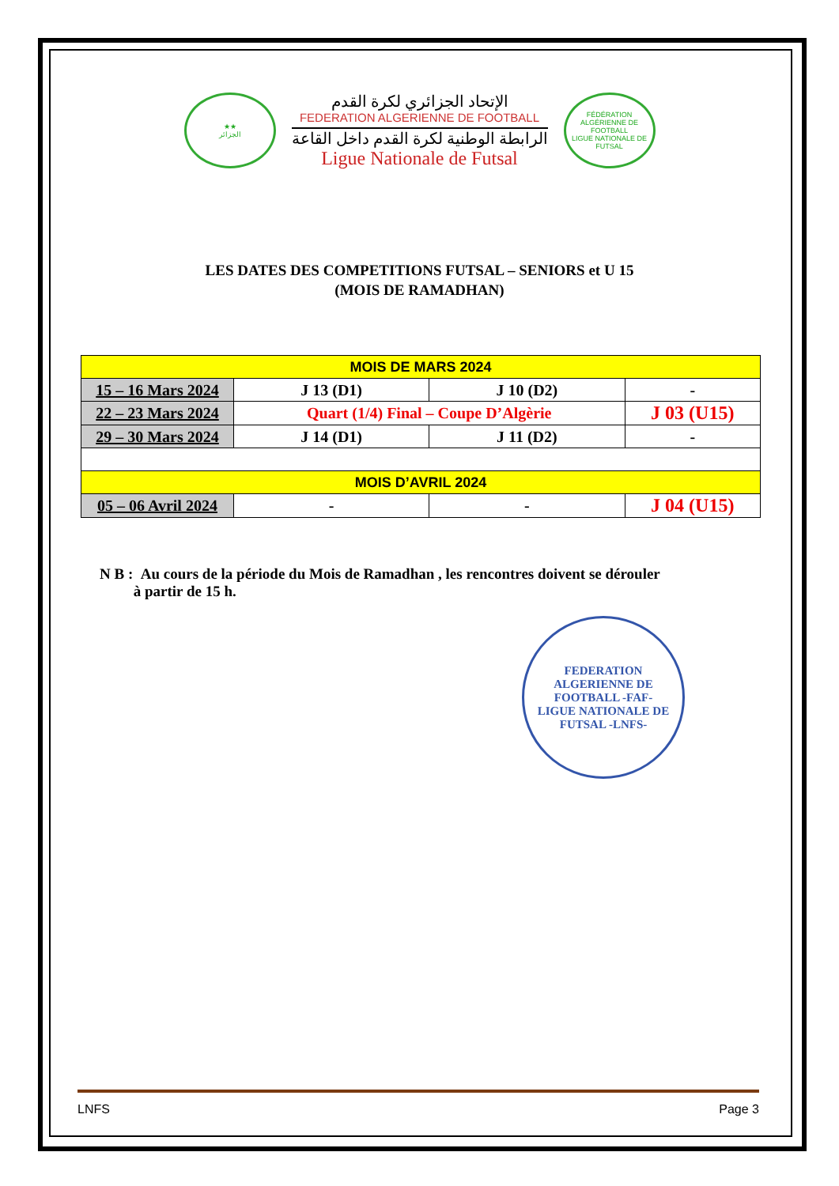★★
الجزائر
الإتحاد الجزائري لكرة القدم
FEDERATION ALGERIENNE DE FOOTBALL
الرابطة الوطنية لكرة القدم داخل القاعة
Ligue Nationale de Futsal
FÉDÉRATION ALGÉRIENNE DE FOOTBALL
LIGUE NATIONALE DE FUTSAL
LES DATES DES COMPETITIONS FUTSAL – SENIORS et U 15
(MOIS DE RAMADHAN)
| MOIS DE MARS 2024 | | | |
| 15 – 16 Mars 2024 | J 13 (D1) | J 10 (D2) | - |
| 22 – 23 Mars 2024 | Quart (1/4) Final – Coupe D’Algèrie | | J 03 (U15) |
| 29 – 30 Mars 2024 | J 14 (D1) | J 11 (D2) | - |
| MOIS D’AVRIL 2024 | | | |
| 05 – 06 Avril 2024 | - | - | J 04 (U15) |
N B : Au cours de la période du Mois de Ramadhan , les rencontres doivent se dérouler
à partir de 15 h.
FEDERATION ALGERIENNE DE FOOTBALL -FAF-
LIGUE NATIONALE DE FUTSAL -LNFS-
LNFS Page 3